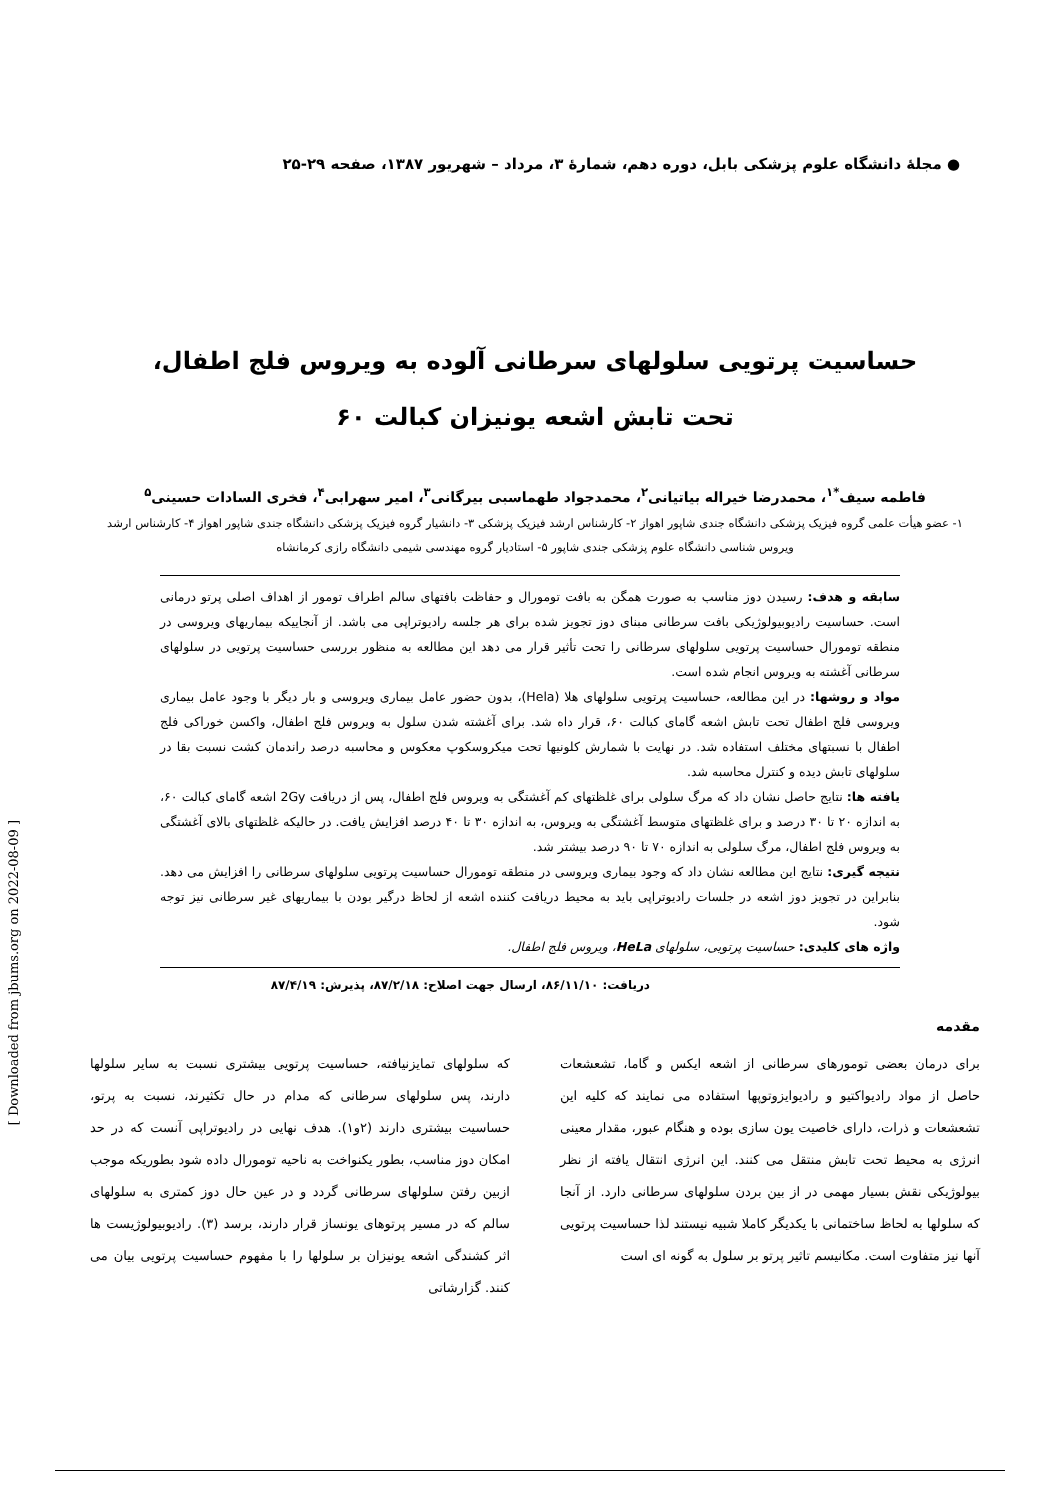[ Downloaded from jbums.org on 2022-08-09 ]
● مجلهٔ دانشگاه علوم پزشکی بابل، دوره دهم، شمارهٔ ۳، مرداد – شهریور ۱۳۸۷، صفحه ۲۹-۲۵
حساسیت پرتویی سلولهای سرطانی آلوده به ویروس فلج اطفال،
تحت تابش اشعه یونیزان کبالت ۶۰
فاطمه سیف<sup>*۱</sup>، محمدرضا خیراله بیاتیانی<sup>۲</sup>، محمدجواد طهماسبی بیرگانی<sup>۳</sup>، امیر سهرابی<sup>۴</sup>، فخری السادات حسینی<sup>۵</sup>
۱- عضو هیأت علمی گروه فیزیک پزشکی دانشگاه جندی شاپور اهواز ۲- کارشناس ارشد فیزیک پزشکی ۳- دانشیار گروه فیزیک پزشکی دانشگاه جندی شاپور اهواز ۴- کارشناس ارشد ویروس شناسی دانشگاه علوم پزشکی جندی شاپور ۵- استادیار گروه مهندسی شیمی دانشگاه رازی کرمانشاه
سابقه و هدف: رسیدن دوز مناسب به صورت همگن به بافت تومورال و حفاظت بافتهای سالم اطراف تومور از اهداف اصلی پرتو درمانی است. حساسیت رادیوبیولوژیکی بافت سرطانی مبنای دوز تجویز شده برای هر جلسه رادیوتراپی می باشد. از آنجاییکه بیماریهای ویروسی در منطقه تومورال حساسیت پرتویی سلولهای سرطانی را تحت تأثیر قرار می دهد این مطالعه به منظور بررسی حساسیت پرتویی در سلولهای سرطانی آغشته به ویروس انجام شده است.
مواد و روشها: در این مطالعه، حساسیت پرتویی سلولهای هلا (Hela)، بدون حضور عامل بیماری ویروسی و بار دیگر با وجود عامل بیماری ویروسی فلج اطفال تحت تابش اشعه گامای کبالت ۶۰، قرار داه شد. برای آغشته شدن سلول به ویروس فلج اطفال، واکسن خوراکی فلج اطفال با نسبتهای مختلف استفاده شد. در نهایت با شمارش کلونیها تحت میکروسکوپ معکوس و محاسبه درصد راندمان کشت نسبت بقا در سلولهای تابش دیده و کنترل محاسبه شد.
یافته ها: نتایج حاصل نشان داد که مرگ سلولی برای غلظتهای کم آغشتگی به ویروس فلج اطفال، پس از دریافت 2Gy اشعه گامای کبالت ۶۰، به اندازه ۲۰ تا ۳۰ درصد و برای غلظتهای متوسط آغشتگی به ویروس، به اندازه ۳۰ تا ۴۰ درصد افزایش یافت. در حالیکه غلظتهای بالای آغشتگی به ویروس فلج اطفال، مرگ سلولی به اندازه ۷۰ تا ۹۰ درصد بیشتر شد.
نتیجه گیری: نتایج این مطالعه نشان داد که وجود بیماری ویروسی در منطقه تومورال حساسیت پرتویی سلولهای سرطانی را افزایش می دهد. بنابراین در تجویز دوز اشعه در جلسات رادیوتراپی باید به محیط دریافت کننده اشعه از لحاظ درگیر بودن با بیماریهای غیر سرطانی نیز توجه شود.
واژه های کلیدی: حساسیت پرتویی، سلولهای HeLa، ویروس فلج اطفال.
دریافت: ۸۶/۱۱/۱۰، ارسال جهت اصلاح: ۸۷/۲/۱۸، پذیرش: ۸۷/۴/۱۹
مقدمه
برای درمان بعضی تومورهای سرطانی از اشعه ایکس و گاما، تشعشعات حاصل از مواد رادیواکتیو و رادیوایزوتوپها استفاده می نمایند که کلیه این تشعشعات و ذرات، دارای خاصیت یون سازی بوده و هنگام عبور، مقدار معینی انرژی به محیط تحت تابش منتقل می کنند. این انرژی انتقال یافته از نظر بیولوژیکی نقش بسیار مهمی در از بین بردن سلولهای سرطانی دارد. از آنجا که سلولها به لحاظ ساختمانی با یکدیگر کاملا شبیه نیستند لذا حساسیت پرتویی آنها نیز متفاوت است. مکانیسم تاثیر پرتو بر سلول به گونه ای است
که سلولهای تمایزنیافته، حساسیت پرتویی بیشتری نسبت به سایر سلولها دارند، پس سلولهای سرطانی که مدام در حال تکثیرند، نسبت به پرتو، حساسیت بیشتری دارند (۲و۱). هدف نهایی در رادیوتراپی آنست که در حد امکان دوز مناسب، بطور یکنواخت به ناحیه تومورال داده شود بطوریکه موجب ازبین رفتن سلولهای سرطانی گردد و در عین حال دوز کمتری به سلولهای سالم که در مسیر پرتوهای یونساز قرار دارند، برسد (۳). رادیوبیولوژیست ها اثر کشندگی اشعه یونیزان بر سلولها را با مفهوم حساسیت پرتویی بیان می کنند. گزارشاتی